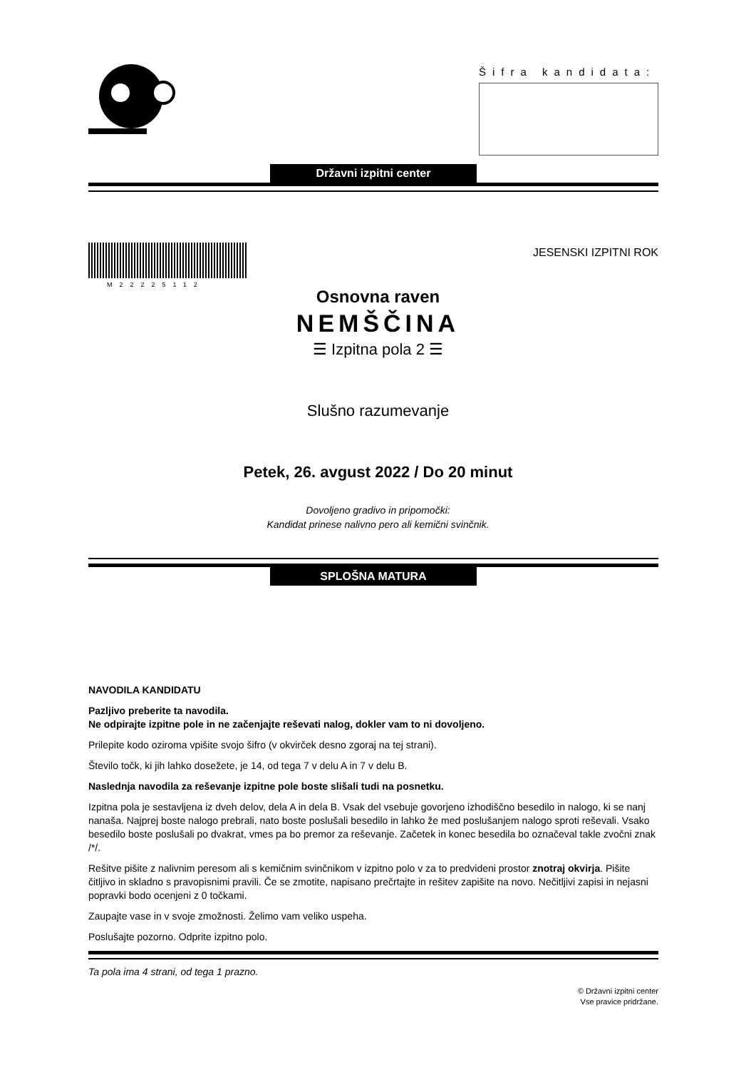Šifra kandidata:
Državni izpitni center
M22225112
JESENSKI IZPITNI ROK
Osnovna raven
NEMŠČINA
☰ Izpitna pola 2 ☰
Slušno razumevanje
Petek, 26. avgust 2022 / Do 20 minut
Dovoljeno gradivo in pripomočki:
Kandidat prinese nalivno pero ali kemični svinčnik.
SPLOŠNA MATURA
NAVODILA KANDIDATU
Pazljivo preberite ta navodila.
Ne odpirajte izpitne pole in ne začenjajte reševati nalog, dokler vam to ni dovoljeno.
Prilepite kodo oziroma vpišite svojo šifro (v okvirček desno zgoraj na tej strani).
Število točk, ki jih lahko dosežete, je 14, od tega 7 v delu A in 7 v delu B.
Naslednja navodila za reševanje izpitne pole boste slišali tudi na posnetku.
Izpitna pola je sestavljena iz dveh delov, dela A in dela B. Vsak del vsebuje govorjeno izhodiščno besedilo in nalogo, ki se nanj nanaša. Najprej boste nalogo prebrali, nato boste poslušali besedilo in lahko že med poslušanjem nalogo sproti reševali. Vsako besedilo boste poslušali po dvakrat, vmes pa bo premor za reševanje. Začetek in konec besedila bo označeval takle zvočni znak /*/.
Rešitve pišite z nalivnim peresom ali s kemičnim svinčnikom v izpitno polo v za to predvideni prostor znotraj okvirja. Pišite čitljivo in skladno s pravopisnimi pravili. Če se zmotite, napisano prečrtajte in rešitev zapišite na novo. Nečitljivi zapisi in nejasni popravki bodo ocenjeni z 0 točkami.
Zaupajte vase in v svoje zmožnosti. Želimo vam veliko uspeha.
Poslušajte pozorno. Odprite izpitno polo.
Ta pola ima 4 strani, od tega 1 prazno.
© Državni izpitni center
Vse pravice pridržane.